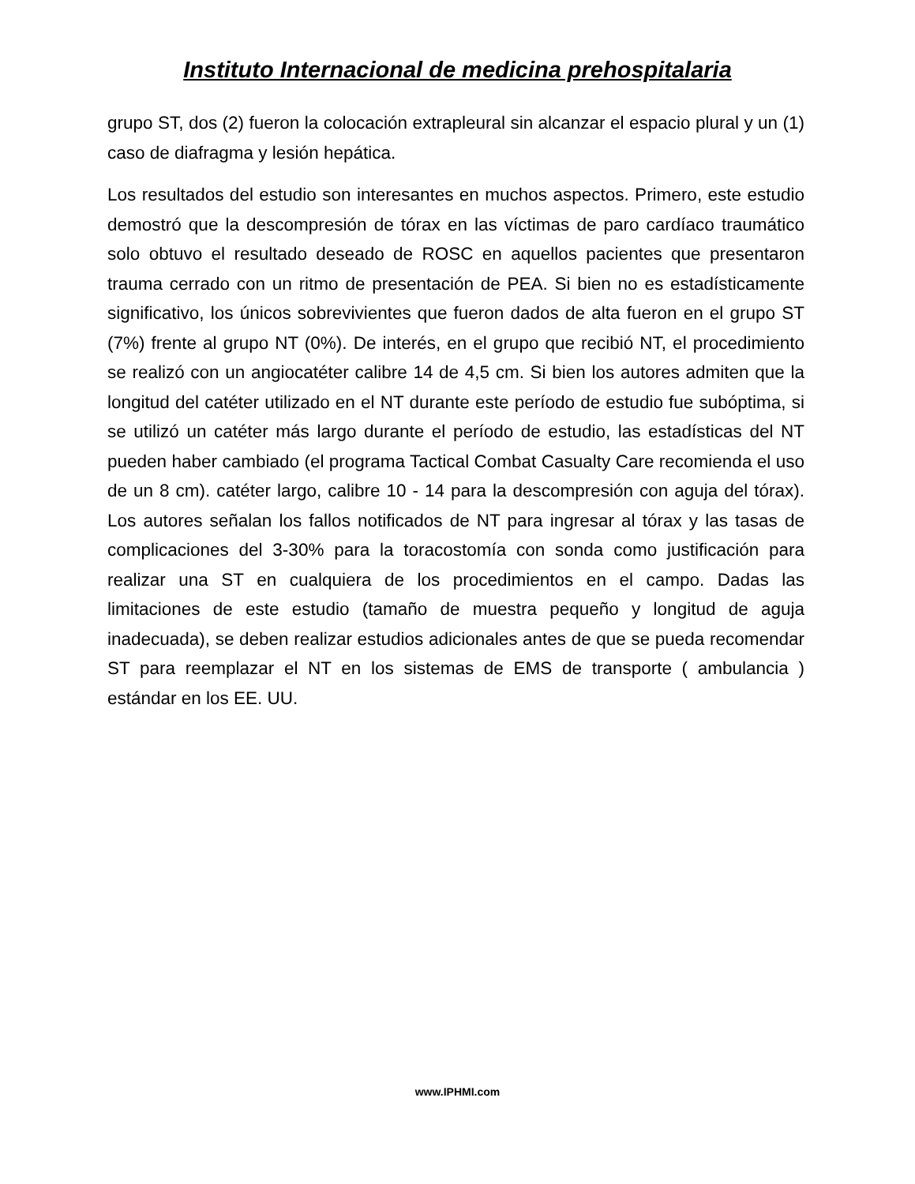Instituto Internacional de medicina prehospitalaria
grupo ST, dos (2) fueron la colocación extrapleural sin alcanzar el espacio plural y un (1) caso de diafragma y lesión hepática.
Los resultados del estudio son interesantes en muchos aspectos. Primero, este estudio demostró que la descompresión de tórax en las víctimas de paro cardíaco traumático solo obtuvo el resultado deseado de ROSC en aquellos pacientes que presentaron trauma cerrado con un ritmo de presentación de PEA. Si bien no es estadísticamente significativo, los únicos sobrevivientes que fueron dados de alta fueron en el grupo ST (7%) frente al grupo NT (0%). De interés, en el grupo que recibió NT, el procedimiento se realizó con un angiocatéter calibre 14 de 4,5 cm. Si bien los autores admiten que la longitud del catéter utilizado en el NT durante este período de estudio fue subóptima, si se utilizó un catéter más largo durante el período de estudio, las estadísticas del NT pueden haber cambiado (el programa Tactical Combat Casualty Care recomienda el uso de un 8 cm). catéter largo, calibre 10 - 14 para la descompresión con aguja del tórax). Los autores señalan los fallos notificados de NT para ingresar al tórax y las tasas de complicaciones del 3-30% para la toracostomía con sonda como justificación para realizar una ST en cualquiera de los procedimientos en el campo. Dadas las limitaciones de este estudio (tamaño de muestra pequeño y longitud de aguja inadecuada), se deben realizar estudios adicionales antes de que se pueda recomendar ST para reemplazar el NT en los sistemas de EMS de transporte ( ambulancia ) estándar en los EE. UU.
www.IPHMI.com